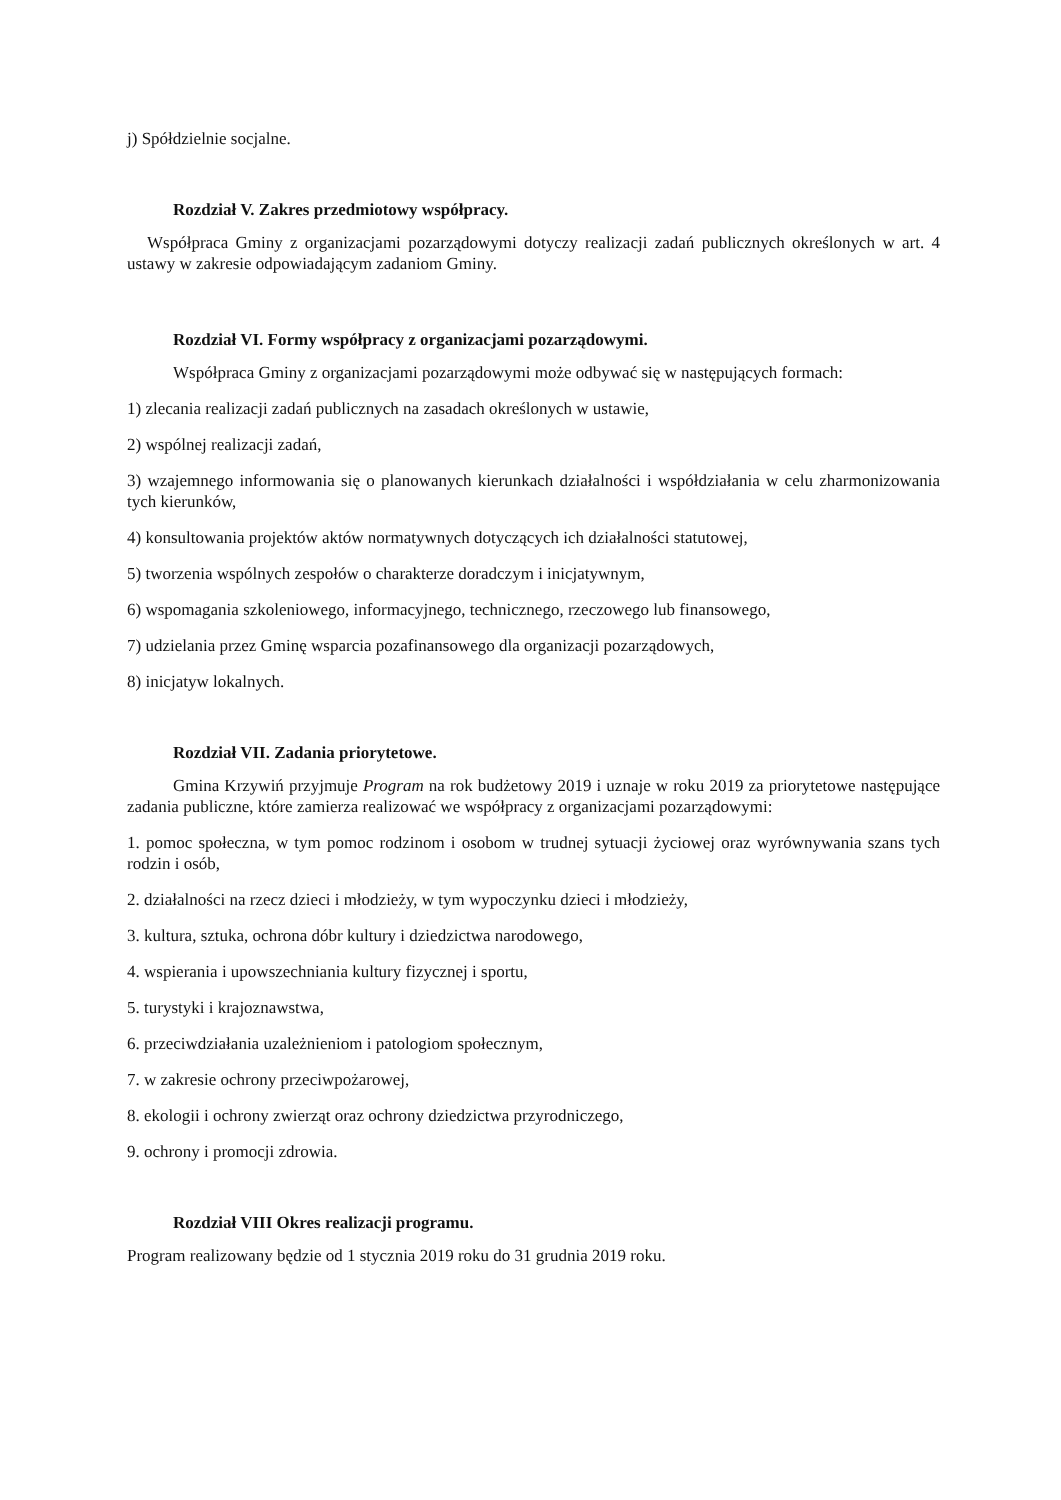j) Spółdzielnie socjalne.
Rozdział V. Zakres przedmiotowy współpracy.
Współpraca Gminy z organizacjami pozarządowymi dotyczy realizacji zadań publicznych określonych w art. 4 ustawy w zakresie odpowiadającym zadaniom Gminy.
Rozdział VI. Formy współpracy z organizacjami pozarządowymi.
Współpraca Gminy z organizacjami pozarządowymi może odbywać się w następujących formach:
1) zlecania realizacji zadań publicznych na zasadach określonych w ustawie,
2) wspólnej realizacji zadań,
3) wzajemnego informowania się o planowanych kierunkach działalności i współdziałania w celu zharmonizowania tych kierunków,
4) konsultowania projektów aktów normatywnych dotyczących ich działalności statutowej,
5) tworzenia wspólnych zespołów o charakterze doradczym i inicjatywnym,
6) wspomagania szkoleniowego, informacyjnego, technicznego, rzeczowego lub finansowego,
7) udzielania przez Gminę wsparcia pozafinansowego dla organizacji pozarządowych,
8) inicjatyw lokalnych.
Rozdział VII. Zadania priorytetowe.
Gmina Krzywiń przyjmuje Program na rok budżetowy 2019 i uznaje w roku 2019 za priorytetowe następujące zadania publiczne, które zamierza realizować we współpracy z organizacjami pozarządowymi:
1. pomoc społeczna, w tym pomoc rodzinom i osobom w trudnej sytuacji życiowej oraz wyrównywania szans tych rodzin i osób,
2. działalności na rzecz dzieci i młodzieży, w tym wypoczynku dzieci i młodzieży,
3. kultura, sztuka, ochrona dóbr kultury i dziedzictwa narodowego,
4. wspierania i upowszechniania kultury fizycznej i sportu,
5. turystyki i krajoznawstwa,
6. przeciwdziałania uzależnieniom i patologiom społecznym,
7. w zakresie ochrony przeciwpożarowej,
8. ekologii i ochrony zwierząt oraz ochrony dziedzictwa przyrodniczego,
9. ochrony i promocji zdrowia.
Rozdział VIII Okres realizacji programu.
Program realizowany będzie od 1 stycznia 2019 roku do 31 grudnia 2019 roku.